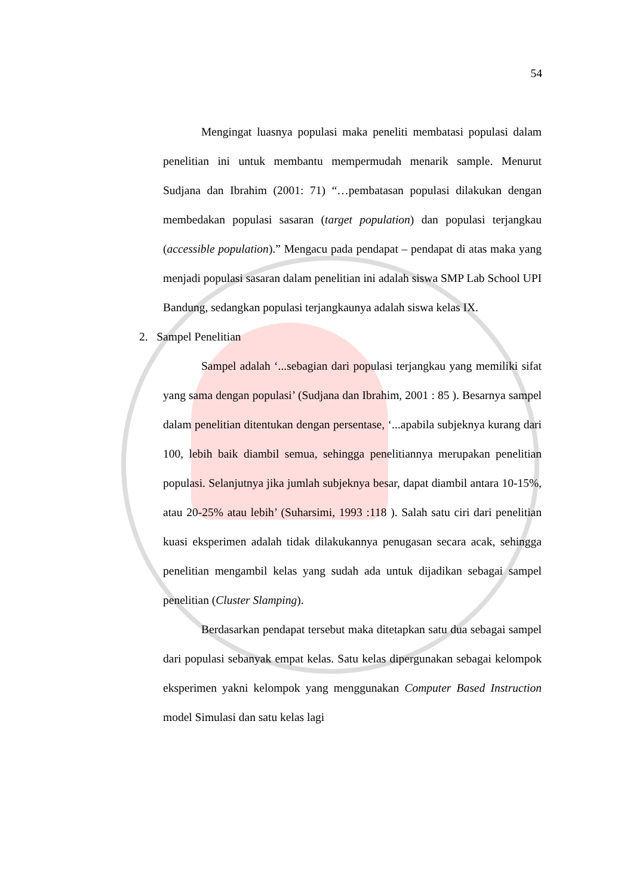54
Mengingat luasnya populasi maka peneliti membatasi populasi dalam penelitian ini untuk membantu mempermudah menarik sample. Menurut Sudjana dan Ibrahim (2001: 71) “…pembatasan populasi dilakukan dengan membedakan populasi sasaran (target population) dan populasi terjangkau (accessible population).” Mengacu pada pendapat – pendapat di atas maka yang menjadi populasi sasaran dalam penelitian ini adalah siswa SMP Lab School UPI Bandung, sedangkan populasi terjangkaunya adalah siswa kelas IX.
2. Sampel Penelitian
Sampel adalah ‘...sebagian dari populasi terjangkau yang memiliki sifat yang sama dengan populasi’ (Sudjana dan Ibrahim, 2001 : 85 ). Besarnya sampel dalam penelitian ditentukan dengan persentase, ‘...apabila subjeknya kurang dari 100, lebih baik diambil semua, sehingga penelitiannya merupakan penelitian populasi. Selanjutnya jika jumlah subjeknya besar, dapat diambil antara 10-15%, atau 20-25% atau lebih’ (Suharsimi, 1993 :118 ). Salah satu ciri dari penelitian kuasi eksperimen adalah tidak dilakukannya penugasan secara acak, sehingga penelitian mengambil kelas yang sudah ada untuk dijadikan sebagai sampel penelitian (Cluster Slamping).
Berdasarkan pendapat tersebut maka ditetapkan satu dua sebagai sampel dari populasi sebanyak empat kelas. Satu kelas dipergunakan sebagai kelompok eksperimen yakni kelompok yang menggunakan Computer Based Instruction model Simulasi dan satu kelas lagi